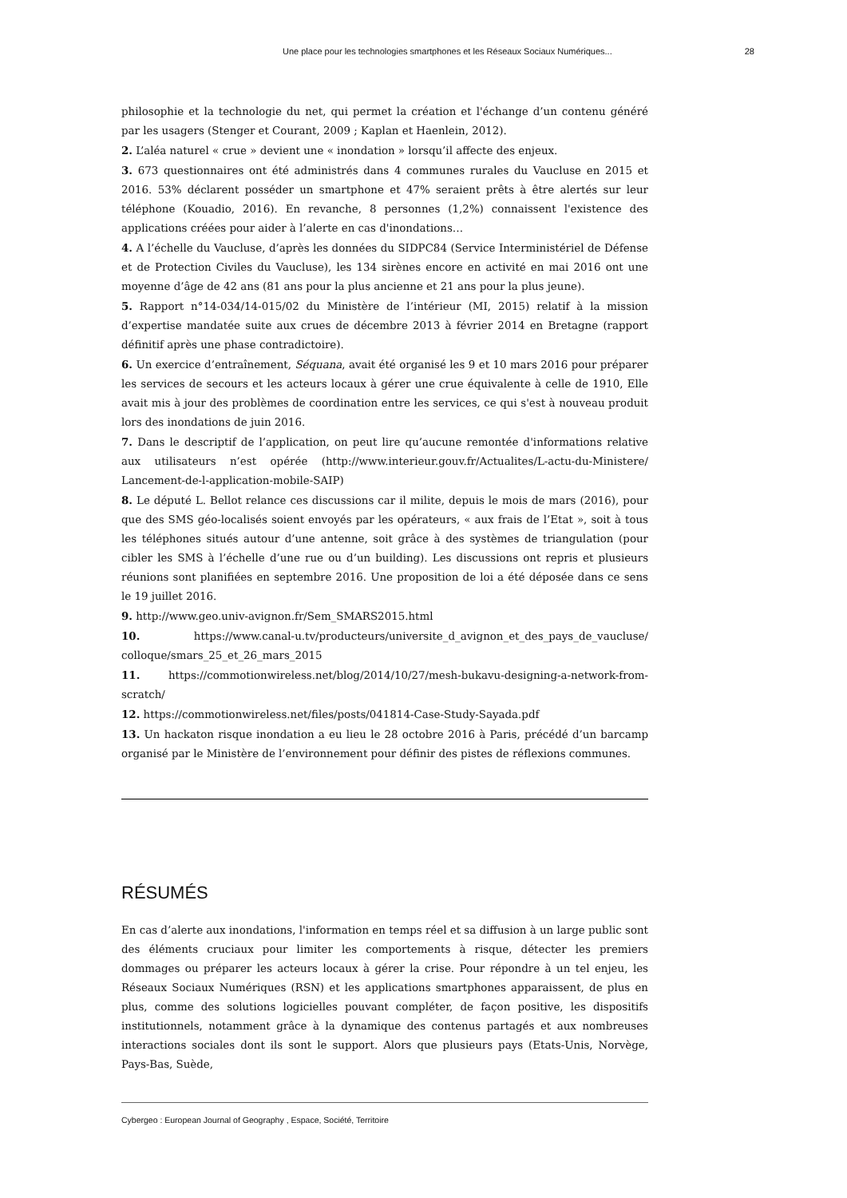Une place pour les technologies smartphones et les Réseaux Sociaux Numériques... 28
philosophie et la technologie du net, qui permet la création et l'échange d’un contenu généré par les usagers (Stenger et Courant, 2009 ; Kaplan et Haenlein, 2012).
2. L’aléa naturel « crue » devient une « inondation » lorsqu’il affecte des enjeux.
3. 673 questionnaires ont été administrés dans 4 communes rurales du Vaucluse en 2015 et 2016. 53% déclarent posséder un smartphone et 47% seraient prêts à être alertés sur leur téléphone (Kouadio, 2016). En revanche, 8 personnes (1,2%) connaissent l'existence des applications créées pour aider à l’alerte en cas d'inondations…
4. A l’échelle du Vaucluse, d’après les données du SIDPC84 (Service Interministériel de Défense et de Protection Civiles du Vaucluse), les 134 sirènes encore en activité en mai 2016 ont une moyenne d’âge de 42 ans (81 ans pour la plus ancienne et 21 ans pour la plus jeune).
5. Rapport n°14-034/14-015/02 du Ministère de l’intérieur (MI, 2015) relatif à la mission d’expertise mandatée suite aux crues de décembre 2013 à février 2014 en Bretagne (rapport définitif après une phase contradictoire).
6. Un exercice d’entraînement, Séquana, avait été organisé les 9 et 10 mars 2016 pour préparer les services de secours et les acteurs locaux à gérer une crue équivalente à celle de 1910, Elle avait mis à jour des problèmes de coordination entre les services, ce qui s'est à nouveau produit lors des inondations de juin 2016.
7. Dans le descriptif de l’application, on peut lire qu’aucune remontée d'informations relative aux utilisateurs n’est opérée (http://www.interieur.gouv.fr/Actualites/L-actu-du-Ministere/ Lancement-de-l-application-mobile-SAIP)
8. Le député L. Bellot relance ces discussions car il milite, depuis le mois de mars (2016), pour que des SMS géo-localisés soient envoyés par les opérateurs, « aux frais de l’Etat », soit à tous les téléphones situés autour d’une antenne, soit grâce à des systèmes de triangulation (pour cibler les SMS à l’échelle d’une rue ou d’un building). Les discussions ont repris et plusieurs réunions sont planifiées en septembre 2016. Une proposition de loi a été déposée dans ce sens le 19 juillet 2016.
9. http://www.geo.univ-avignon.fr/Sem_SMARS2015.html
10. https://www.canal-u.tv/producteurs/universite_d_avignon_et_des_pays_de_vaucluse/ colloque/smars_25_et_26_mars_2015
11. https://commotionwireless.net/blog/2014/10/27/mesh-bukavu-designing-a-network-from-scratch/
12. https://commotionwireless.net/files/posts/041814-Case-Study-Sayada.pdf
13. Un hackaton risque inondation a eu lieu le 28 octobre 2016 à Paris, précédé d’un barcamp organisé par le Ministère de l’environnement pour définir des pistes de réflexions communes.
RÉSUMÉS
En cas d’alerte aux inondations, l'information en temps réel et sa diffusion à un large public sont des éléments cruciaux pour limiter les comportements à risque, détecter les premiers dommages ou préparer les acteurs locaux à gérer la crise. Pour répondre à un tel enjeu, les Réseaux Sociaux Numériques (RSN) et les applications smartphones apparaissent, de plus en plus, comme des solutions logicielles pouvant compléter, de façon positive, les dispositifs institutionnels, notamment grâce à la dynamique des contenus partagés et aux nombreuses interactions sociales dont ils sont le support. Alors que plusieurs pays (Etats-Unis, Norvège, Pays-Bas, Suède,
Cybergeo : European Journal of Geography , Espace, Société, Territoire